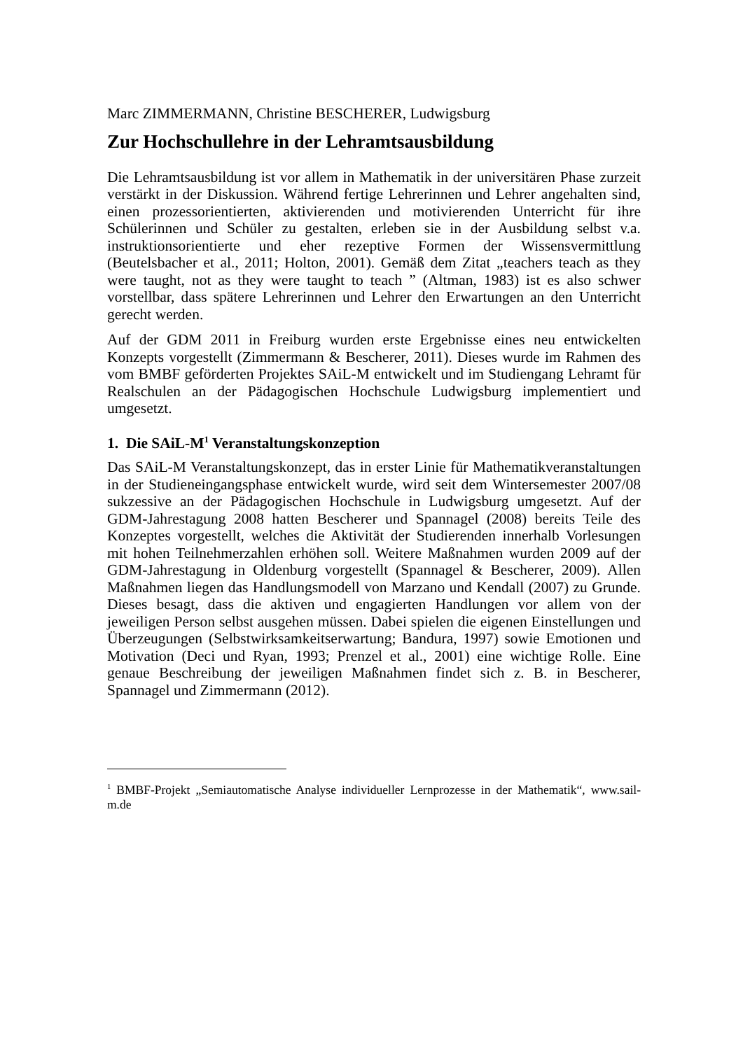Marc ZIMMERMANN, Christine BESCHERER, Ludwigsburg
Zur Hochschullehre in der Lehramtsausbildung
Die Lehramtsausbildung ist vor allem in Mathematik in der universitären Phase zurzeit verstärkt in der Diskussion. Während fertige Lehrerinnen und Lehrer angehalten sind, einen prozessorientierten, aktivierenden und motivierenden Unterricht für ihre Schülerinnen und Schüler zu gestalten, erleben sie in der Ausbildung selbst v.a. instruktionsorientierte und eher rezeptive Formen der Wissensvermittlung (Beutelsbacher et al., 2011; Holton, 2001). Gemäß dem Zitat „teachers teach as they were taught, not as they were taught to teach ” (Altman, 1983) ist es also schwer vorstellbar, dass spätere Lehrerinnen und Lehrer den Erwartungen an den Unterricht gerecht werden.
Auf der GDM 2011 in Freiburg wurden erste Ergebnisse eines neu entwickelten Konzepts vorgestellt (Zimmermann & Bescherer, 2011). Dieses wurde im Rahmen des vom BMBF geförderten Projektes SAiL-M entwickelt und im Studiengang Lehramt für Realschulen an der Pädagogischen Hochschule Ludwigsburg implementiert und umgesetzt.
1. Die SAiL-M<sup>1</sup> Veranstaltungskonzeption
Das SAiL-M Veranstaltungskonzept, das in erster Linie für Mathematikveranstaltungen in der Studieneingangsphase entwickelt wurde, wird seit dem Wintersemester 2007/08 sukzessive an der Pädagogischen Hochschule in Ludwigsburg umgesetzt. Auf der GDM-Jahrestagung 2008 hatten Bescherer und Spannagel (2008) bereits Teile des Konzeptes vorgestellt, welches die Aktivität der Studierenden innerhalb Vorlesungen mit hohen Teilnehmerzahlen erhöhen soll. Weitere Maßnahmen wurden 2009 auf der GDM-Jahrestagung in Oldenburg vorgestellt (Spannagel & Bescherer, 2009). Allen Maßnahmen liegen das Handlungsmodell von Marzano und Kendall (2007) zu Grunde. Dieses besagt, dass die aktiven und engagierten Handlungen vor allem von der jeweiligen Person selbst ausgehen müssen. Dabei spielen die eigenen Einstellungen und Überzeugungen (Selbstwirksamkeitserwartung; Bandura, 1997) sowie Emotionen und Motivation (Deci und Ryan, 1993; Prenzel et al., 2001) eine wichtige Rolle. Eine genaue Beschreibung der jeweiligen Maßnahmen findet sich z. B. in Bescherer, Spannagel und Zimmermann (2012).
<sup>1</sup> BMBF-Projekt „Semiautomatische Analyse individueller Lernprozesse in der Mathematik“, www.sail-m.de